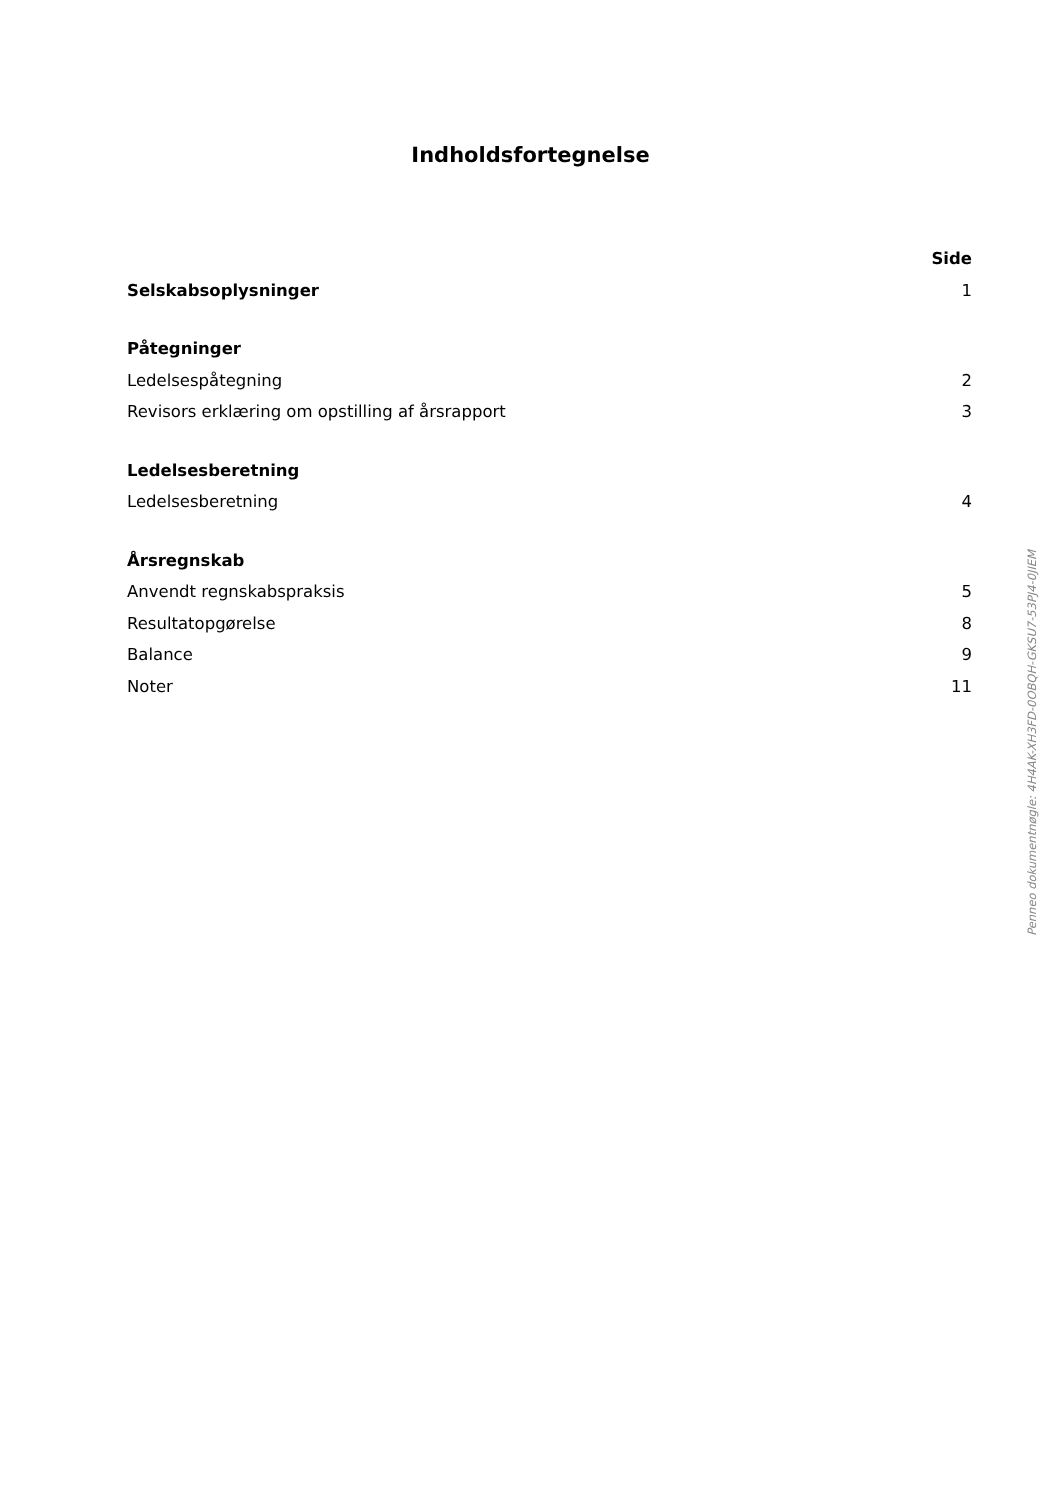Indholdsfortegnelse
Side
Selskabsoplysninger 1
Påtegninger
Ledelsespåtegning 2
Revisors erklæring om opstilling af årsrapport 3
Ledelsesberetning
Ledelsesberetning 4
Årsregnskab
Anvendt regnskabspraksis 5
Resultatopgørelse 8
Balance 9
Noter 11
Penneo dokumentnøgle: 4H4AK-XH3FD-0OBQH-GKSU7-53PJ4-0JIEM